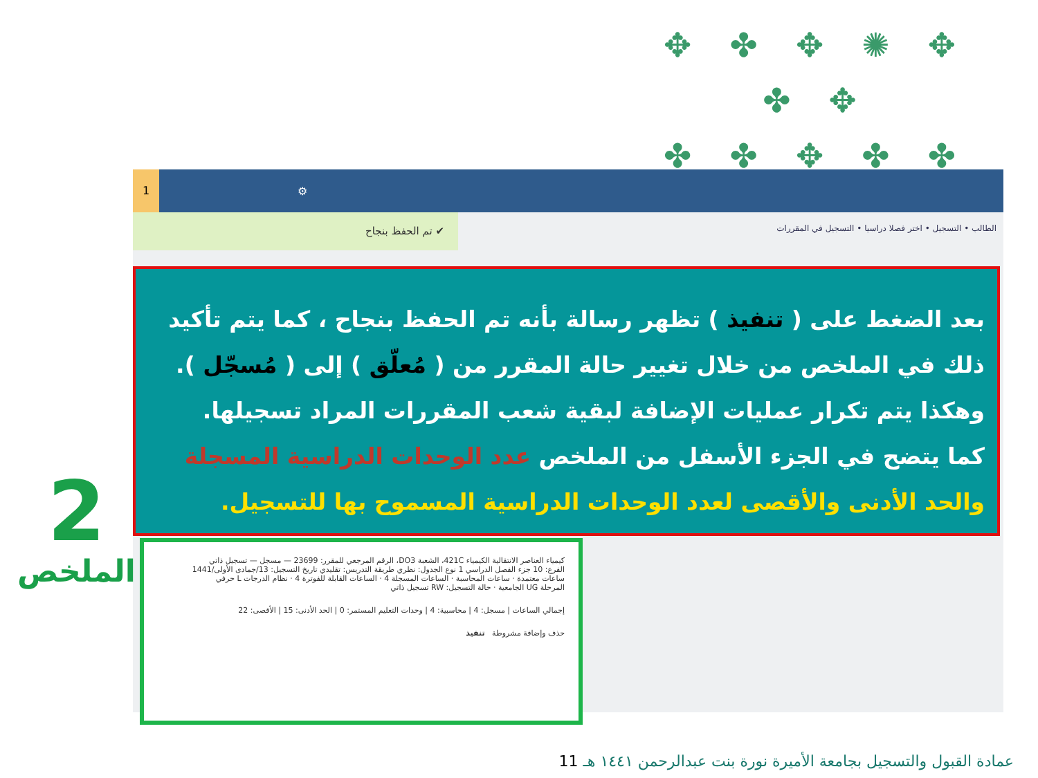✥ ✤ ✥ ✺ ✥ ✤ ✥
✤ ✤ ✥ ✤ ✤
✤
1
⚙
✔ تم الحفظ بنجاح
الطالب • التسجيل • اختر فصلا دراسيا • التسجيل في المقررات
بعد الضغط على ( تنفيذ ) تظهر رسالة بأنه تم الحفظ بنجاح ، كما يتم تأكيد ذلك في الملخص من خلال تغيير حالة المقرر من ( مُعلّق ) إلى ( مُسجّل ).
وهكذا يتم تكرار عمليات الإضافة لبقية شعب المقررات المراد تسجيلها.
كما يتضح في الجزء الأسفل من الملخص عدد الوحدات الدراسية المسجلة والحد الأدنى والأقصى لعدد الوحدات الدراسية المسموح بها للتسجيل.
كيمياء العناصر الانتقالية الكيمياء 421C، الشعبة DO3، الرقم المرجعي للمقرر: 23699 — مسجل — تسجيل ذاتي
الفرع: 10 جزء الفصل الدراسي 1 نوع الجدول: نظري طريقة التدريس: تقليدي تاريخ التسجيل: 13/جمادى الأولى/1441
ساعات معتمدة · ساعات المحاسبة · الساعات المسجلة 4 · الساعات القابلة للفوترة 4 · نظام الدرجات L حرفي
المرحلة UG الجامعية · حالة التسجيل: RW تسجيل ذاتي
إجمالي الساعات | مسجل: 4 | محاسبية: 4 | وحدات التعليم المستمر: 0 | الحد الأدنى: 15 | الأقصى: 22
حذف وإضافة مشروطة تنفيذ
2
الملخص
عمادة القبول والتسجيل بجامعة الأميرة نورة بنت عبدالرحمن ١٤٤١ هـ 11